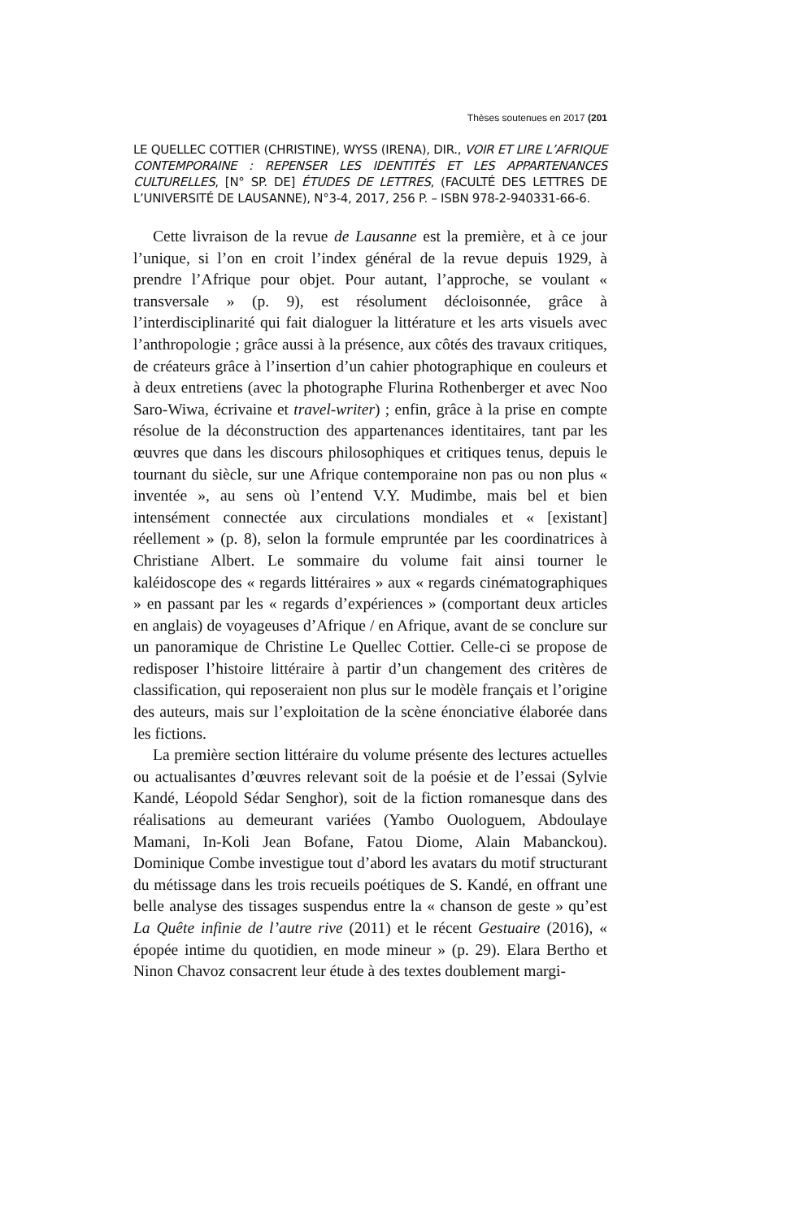Thèses soutenues en 2017 (201
LE QUELLEC COTTIER (CHRISTINE), WYSS (IRENA), DIR., VOIR ET LIRE L’AFRIQUE CONTEMPORAINE : REPENSER LES IDENTITÉS ET LES APPARTENANCES CULTURELLES, [N° SP. DE] ÉTUDES DE LETTRES, (FACULTÉ DES LETTRES DE L’UNIVERSITÉ DE LAUSANNE), N°3-4, 2017, 256 P. – ISBN 978-2-940331-66-6.
Cette livraison de la revue de Lausanne est la première, et à ce jour l’unique, si l’on en croit l’index général de la revue depuis 1929, à prendre l’Afrique pour objet. Pour autant, l’approche, se voulant « transversale » (p. 9), est résolument décloisonnée, grâce à l’interdisciplinarité qui fait dialoguer la littérature et les arts visuels avec l’anthropologie ; grâce aussi à la présence, aux côtés des travaux critiques, de créateurs grâce à l’insertion d’un cahier photographique en couleurs et à deux entretiens (avec la photographe Flurina Rothenberger et avec Noo Saro-Wiwa, écrivaine et travel-writer) ; enfin, grâce à la prise en compte résolue de la déconstruction des appartenances identitaires, tant par les œuvres que dans les discours philosophiques et critiques tenus, depuis le tournant du siècle, sur une Afrique contemporaine non pas ou non plus « inventée », au sens où l’entend V.Y. Mudimbe, mais bel et bien intensément connectée aux circulations mondiales et « [existant] réellement » (p. 8), selon la formule empruntée par les coordinatrices à Christiane Albert. Le sommaire du volume fait ainsi tourner le kaléidoscope des « regards littéraires » aux « regards cinématographiques » en passant par les « regards d’expériences » (comportant deux articles en anglais) de voyageuses d’Afrique / en Afrique, avant de se conclure sur un panoramique de Christine Le Quellec Cottier. Celle-ci se propose de redisposer l’histoire littéraire à partir d’un changement des critères de classification, qui reposeraient non plus sur le modèle français et l’origine des auteurs, mais sur l’exploitation de la scène énonciative élaborée dans les fictions.
La première section littéraire du volume présente des lectures actuelles ou actualisantes d’œuvres relevant soit de la poésie et de l’essai (Sylvie Kandé, Léopold Sédar Senghor), soit de la fiction romanesque dans des réalisations au demeurant variées (Yambo Ouologuem, Abdoulaye Mamani, In-Koli Jean Bofane, Fatou Diome, Alain Mabanckou). Dominique Combe investigue tout d’abord les avatars du motif structurant du métissage dans les trois recueils poétiques de S. Kandé, en offrant une belle analyse des tissages suspendus entre la « chanson de geste » qu’est La Quête infinie de l’autre rive (2011) et le récent Gestuaire (2016), « épopée intime du quotidien, en mode mineur » (p. 29). Elara Bertho et Ninon Chavoz consacrent leur étude à des textes doublement margi-